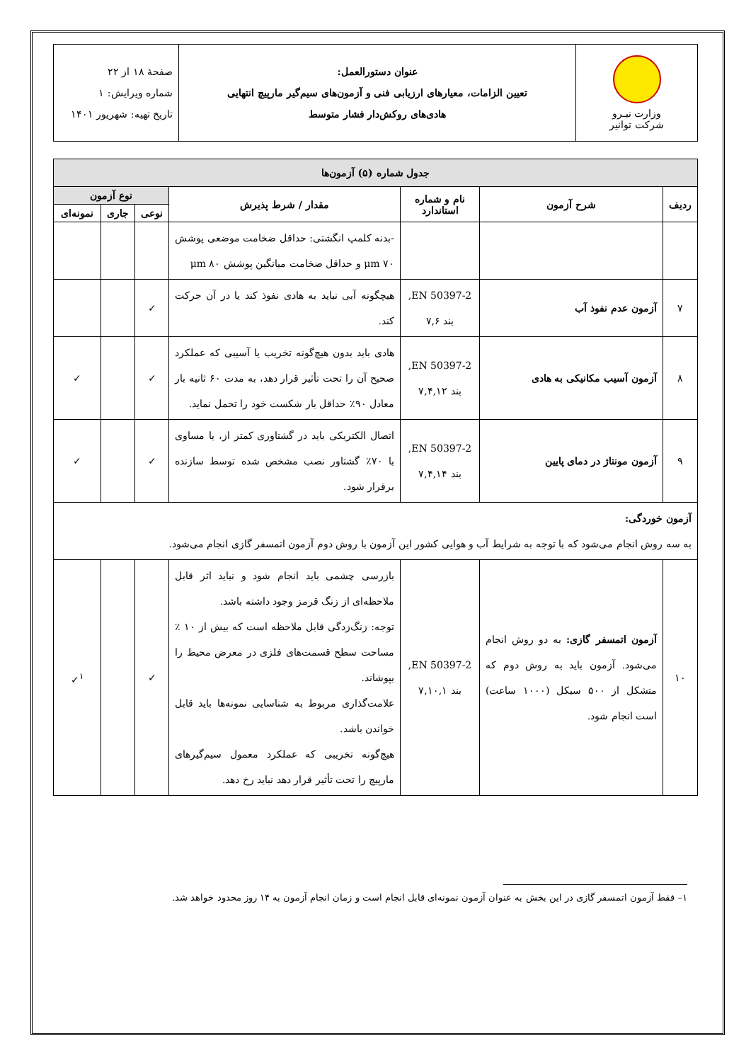| وزارت نیـرو شرکت توانیر | عنوان دستورالعمل: تعیین الزامات، معیارهای ارزیابی فنی و آزمون‌های سیم‌گیر مارپیچ انتهایی هادی‌های روکش‌دار فشار متوسط | صفحهٔ ۱۸ از ۲۲ شماره ویرایش: ۱ تاریخ تهیه: شهریور ۱۴۰۱ |
| جدول شماره (۵) آزمون‌ها | | | | | | |
| --- | --- | --- | --- | --- | --- | --- |
| ردیف | شرح آزمون | نام و شماره استاندارد | مقدار / شرط پذیرش | نوع آزمون | | |
| | | | | نوعی | جاری | نمونه‌ای |
| | | | -بدنه کلمپ انگشتی: حداقل ضخامت موضعی پوشش ۷۰ μm و حداقل ضخامت میانگین پوشش ۸۰ μm | | | |
| ۷ | آزمون عدم نفوذ آب | EN 50397-2, بند ۷,۶ | هیچگونه آبی نباید به هادی نفوذ کند یا در آن حرکت کند. | ✓ | | |
| ۸ | آزمون آسیب مکانیکی به هادی | EN 50397-2, بند ۷,۴,۱۲ | هادی باید بدون هیچ‌گونه تخریب یا آسیبی که عملکرد صحیح آن را تحت تأثیر قرار دهد، به مدت ۶۰ ثانیه بار معادل ۹۰٪ حداقل بار شکست خود را تحمل نماید. | ✓ | | ✓ |
| ۹ | آزمون مونتاژ در دمای پایین | EN 50397-2, بند ۷,۴,۱۴ | اتصال الکتریکی باید در گشتاوری کمتر از، یا مساوی با ۷۰٪ گشتاور نصب مشخص شده توسط سازنده برقرار شود. | ✓ | | ✓ |
| آزمون خوردگی: به سه روش انجام می‌شود که با توجه به شرایط آب و هوایی کشور این آزمون با روش دوم آزمون اتمسفر گازی انجام می‌شود. | | | | | | |
| ۱۰ | آزمون اتمسفر گازی: به دو روش انجام می‌شود. آزمون باید به روش دوم که متشکل از ۵۰۰ سیکل (۱۰۰۰ ساعت) است انجام شود. | EN 50397-2, بند ۷,۱۰,۱ | بازرسی چشمی باید انجام شود و نباید اثر قابل ملاحظه‌ای از زنگ قرمز وجود داشته باشد. توجه: زنگ‌زدگی قابل ملاحظه است که بیش از ۱۰ ٪ مساحت سطح قسمت‌های فلزی در معرض محیط را بپوشاند. علامت‌گذاری مربوط به شناسایی نمونه‌ها باید قابل خواندن باشد. هیچ‌گونه تخریبی که عملکرد معمول سیم‌گیرهای مارپیچ را تحت تأثیر قرار دهد نباید رخ دهد. | ✓ | | <sup>۱</sup>✓ |
۱– فقط آزمون اتمسفر گازی در این بخش به عنوان آزمون نمونه‌ای قابل انجام است و زمان انجام آزمون به ۱۴ روز محدود خواهد شد.